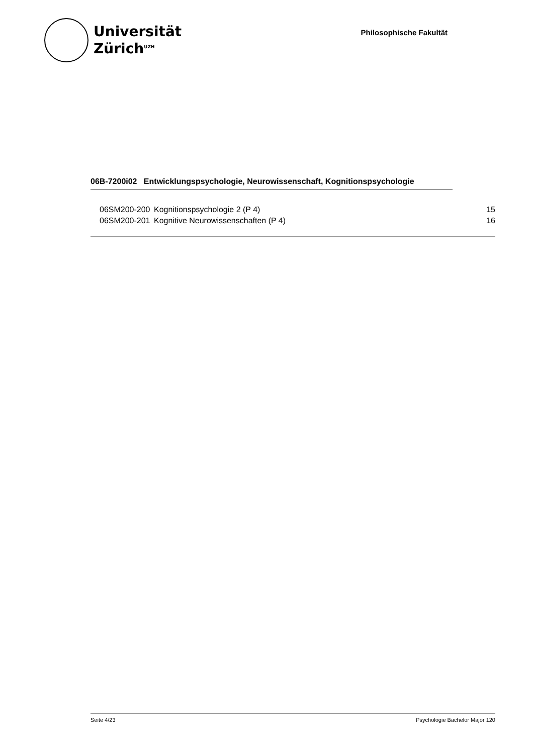Universität
Zürich<sup>UZH</sup>
Philosophische Fakultät
06B-7200i02 Entwicklungspsychologie, Neurowissenschaft, Kognitionspsychologie
| 06SM200-200 | Kognitionspsychologie 2 (P 4) | 15 |
| 06SM200-201 | Kognitive Neurowissenschaften (P 4) | 16 |
Seite 4/23 Psychologie Bachelor Major 120